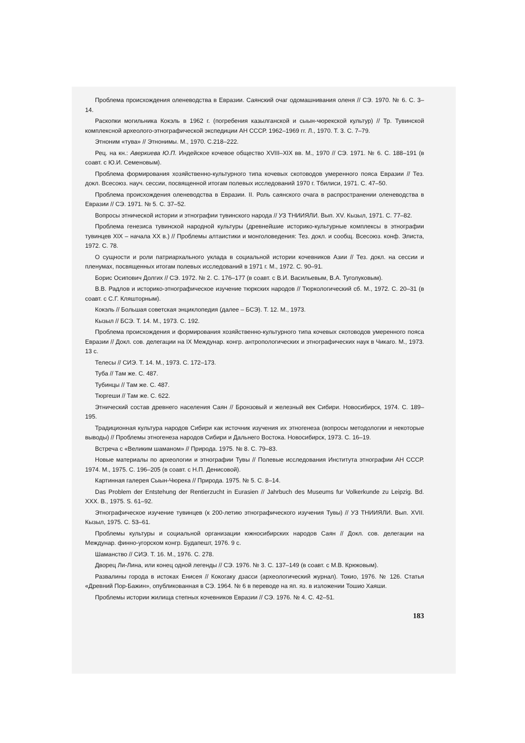Проблема происхождения оленеводства в Евразии. Саянский очаг одомашнивания оленя // СЭ. 1970. № 6. С. 3–14.
Раскопки могильника Кокэль в 1962 г. (погребения казылганской и сыын-чюрекской культур) // Тр. Тувинской комплексной археолого-этнографической экспедиции АН СССР. 1962–1969 гг. Л., 1970. Т. 3. С. 7–79.
Этноним «тува» // Этнонимы. М., 1970. С.218–222.
Рец. на кн.: Аверкиева Ю.П. Индейское кочевое общество XVIII–XIX вв. М., 1970 // СЭ. 1971. № 6. С. 188–191 (в соавт. с Ю.И. Семеновым).
Проблема формирования хозяйственно-культурного типа кочевых скотоводов умеренного пояса Евразии // Тез. докл. Всесоюз. науч. сессии, посвященной итогам полевых исследований 1970 г. Тбилиси, 1971. С. 47–50.
Проблема происхождения оленеводства в Евразии. II. Роль саянского очага в распространении оленеводства в Евразии // СЭ. 1971. № 5. С. 37–52.
Вопросы этнической истории и этнографии тувинского народа // УЗ ТНИИЯЛИ. Вып. XV. Кызыл, 1971. С. 77–82.
Проблема генезиса тувинской народной культуры (древнейшие историко-культурные комплексы в этнографии тувинцев XIX – начала XX в.) // Проблемы алтаистики и монголоведения: Тез. докл. и сообщ. Всесоюз. конф. Элиста, 1972. С. 78.
О сущности и роли патриархального уклада в социальной истории кочевников Азии // Тез. докл. на сессии и пленумах, посвященных итогам полевых исследований в 1971 г. М., 1972. С. 90–91.
Борис Осипович Долгих // СЭ. 1972. № 2. С. 176–177 (в соавт. с В.И. Васильевым, В.А. Туголуковым).
В.В. Радлов и историко-этнографическое изучение тюркских народов // Тюркологический сб. М., 1972. С. 20–31 (в соавт. с С.Г. Кляшторным).
Кокэль // Большая советская энциклопедия (далее – БСЭ). Т. 12. М., 1973.
Кызыл // БСЭ. Т. 14. М., 1973. С. 192.
Проблема происхождения и формирования хозяйственно-культурного типа кочевых скотоводов умеренного пояса Евразии // Докл. сов. делегации на IX Междунар. конгр. антропологических и этнографических наук в Чикаго. М., 1973. 13 с.
Телесы // СИЭ. Т. 14. М., 1973. С. 172–173.
Туба // Там же. С. 487.
Тубинцы // Там же. С. 487.
Тюргеши // Там же. С. 622.
Этнический состав древнего населения Саян // Бронзовый и железный век Сибири. Новосибирск, 1974. С. 189–195.
Традиционная культура народов Сибири как источник изучения их этногенеза (вопросы методологии и некоторые выводы) // Проблемы этногенеза народов Сибири и Дальнего Востока. Новосибирск, 1973. С. 16–19.
Встреча с «Великим шаманом» // Природа. 1975. № 8. С. 79–83.
Новые материалы по археологии и этнографии Тувы // Полевые исследования Института этнографии АН СССР. 1974. М., 1975. С. 196–205 (в соавт. с Н.П. Денисовой).
Картинная галерея Сыын-Чюрека // Природа. 1975. № 5. С. 8–14.
Das Problem der Entstehung der Rentierzucht in Eurasien // Jahrbuch des Museums fur Volkerkunde zu Leipzig. Bd. XXX. B., 1975. S. 61–92.
Этнографическое изучение тувинцев (к 200-летию этнографического изучения Тувы) // УЗ ТНИИЯЛИ. Вып. XVII. Кызыл, 1975. С. 53–61.
Проблемы культуры и социальной организации южносибирских народов Саян // Докл. сов. делегации на Междунар. финно-угорском конгр. Будапешт, 1976. 9 с.
Шаманство // СИЭ. Т. 16. М., 1976. С. 278.
Дворец Ли-Лина, или конец одной легенды // СЭ. 1976. № 3. С. 137–149 (в соавт. с М.В. Крюковым).
Развалины города в истоках Енисея // Кокогаку дзасси (археологический журнал). Токио, 1976. № 126. Статья «Древний Пор-Бажин», опубликованная в СЭ. 1964. № 6 в переводе на яп. яз. в изложении Тошио Хаяши.
Проблемы истории жилища степных кочевников Евразии // СЭ. 1976. № 4. С. 42–51.
183